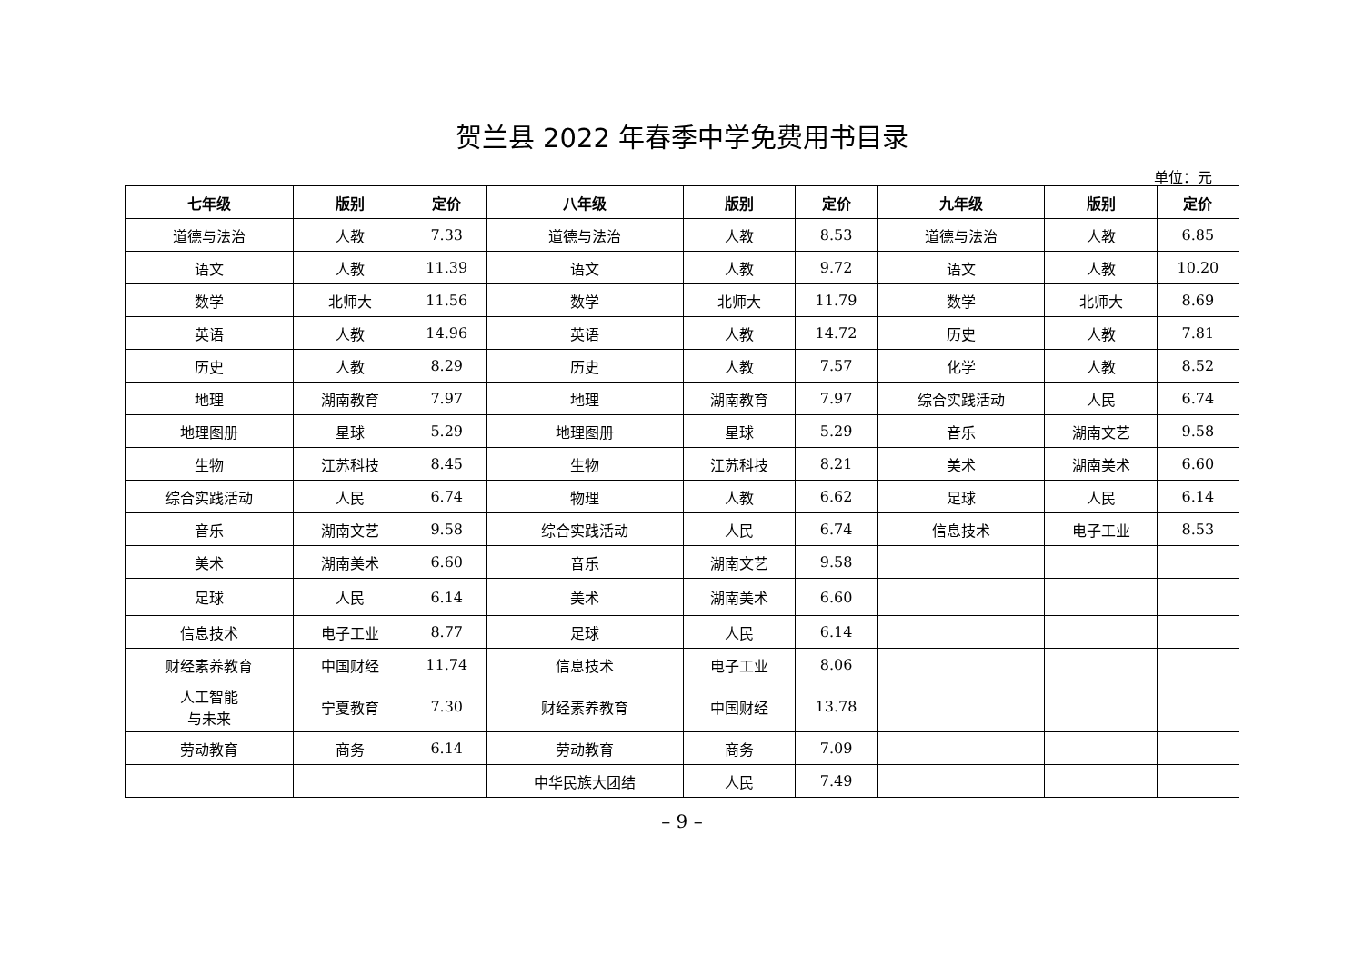贺兰县 2022 年春季中学免费用书目录
单位：元
| 七年级 | 版别 | 定价 | 八年级 | 版别 | 定价 | 九年级 | 版别 | 定价 |
| --- | --- | --- | --- | --- | --- | --- | --- | --- |
| 道德与法治 | 人教 | 7.33 | 道德与法治 | 人教 | 8.53 | 道德与法治 | 人教 | 6.85 |
| 语文 | 人教 | 11.39 | 语文 | 人教 | 9.72 | 语文 | 人教 | 10.20 |
| 数学 | 北师大 | 11.56 | 数学 | 北师大 | 11.79 | 数学 | 北师大 | 8.69 |
| 英语 | 人教 | 14.96 | 英语 | 人教 | 14.72 | 历史 | 人教 | 7.81 |
| 历史 | 人教 | 8.29 | 历史 | 人教 | 7.57 | 化学 | 人教 | 8.52 |
| 地理 | 湖南教育 | 7.97 | 地理 | 湖南教育 | 7.97 | 综合实践活动 | 人民 | 6.74 |
| 地理图册 | 星球 | 5.29 | 地理图册 | 星球 | 5.29 | 音乐 | 湖南文艺 | 9.58 |
| 生物 | 江苏科技 | 8.45 | 生物 | 江苏科技 | 8.21 | 美术 | 湖南美术 | 6.60 |
| 综合实践活动 | 人民 | 6.74 | 物理 | 人教 | 6.62 | 足球 | 人民 | 6.14 |
| 音乐 | 湖南文艺 | 9.58 | 综合实践活动 | 人民 | 6.74 | 信息技术 | 电子工业 | 8.53 |
| 美术 | 湖南美术 | 6.60 | 音乐 | 湖南文艺 | 9.58 | | | |
| 足球 | 人民 | 6.14 | 美术 | 湖南美术 | 6.60 | | | |
| 信息技术 | 电子工业 | 8.77 | 足球 | 人民 | 6.14 | | | |
| 财经素养教育 | 中国财经 | 11.74 | 信息技术 | 电子工业 | 8.06 | | | |
| 人工智能 与未来 | 宁夏教育 | 7.30 | 财经素养教育 | 中国财经 | 13.78 | | | |
| 劳动教育 | 商务 | 6.14 | 劳动教育 | 商务 | 7.09 | | | |
| | | | 中华民族大团结 | 人民 | 7.49 | | | |
– 9 –